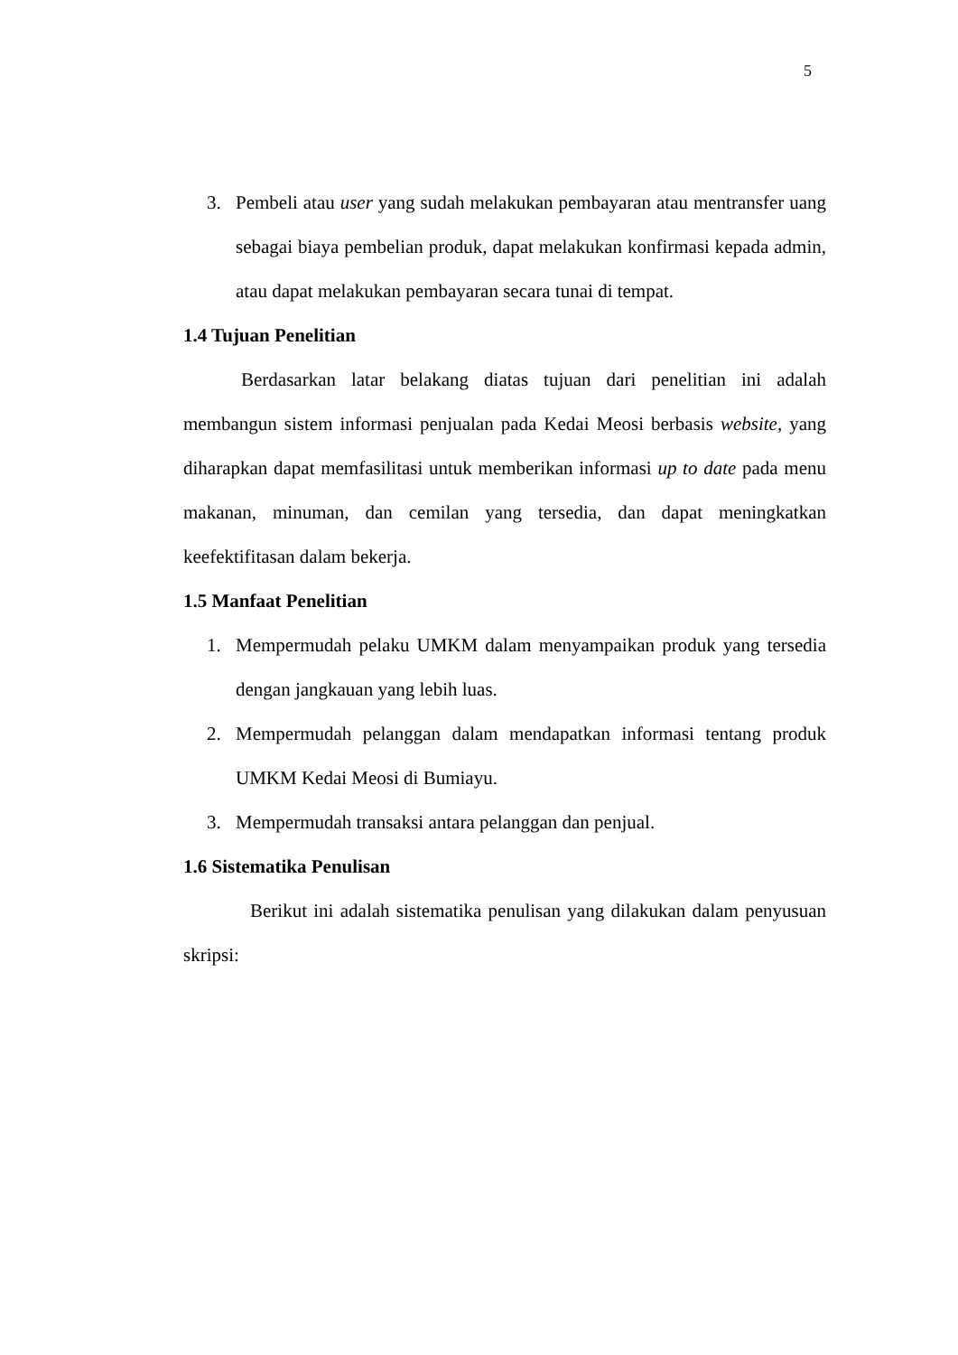5
3. Pembeli atau user yang sudah melakukan pembayaran atau mentransfer uang sebagai biaya pembelian produk, dapat melakukan konfirmasi kepada admin, atau dapat melakukan pembayaran secara tunai di tempat.
1.4 Tujuan Penelitian
Berdasarkan latar belakang diatas tujuan dari penelitian ini adalah membangun sistem informasi penjualan pada Kedai Meosi berbasis website, yang diharapkan dapat memfasilitasi untuk memberikan informasi up to date pada menu makanan, minuman, dan cemilan yang tersedia, dan dapat meningkatkan keefektifitasan dalam bekerja.
1.5 Manfaat Penelitian
1. Mempermudah pelaku UMKM dalam menyampaikan produk yang tersedia dengan jangkauan yang lebih luas.
2. Mempermudah pelanggan dalam mendapatkan informasi tentang produk UMKM Kedai Meosi di Bumiayu.
3. Mempermudah transaksi antara pelanggan dan penjual.
1.6 Sistematika Penulisan
Berikut ini adalah sistematika penulisan yang dilakukan dalam penyusuan skripsi: